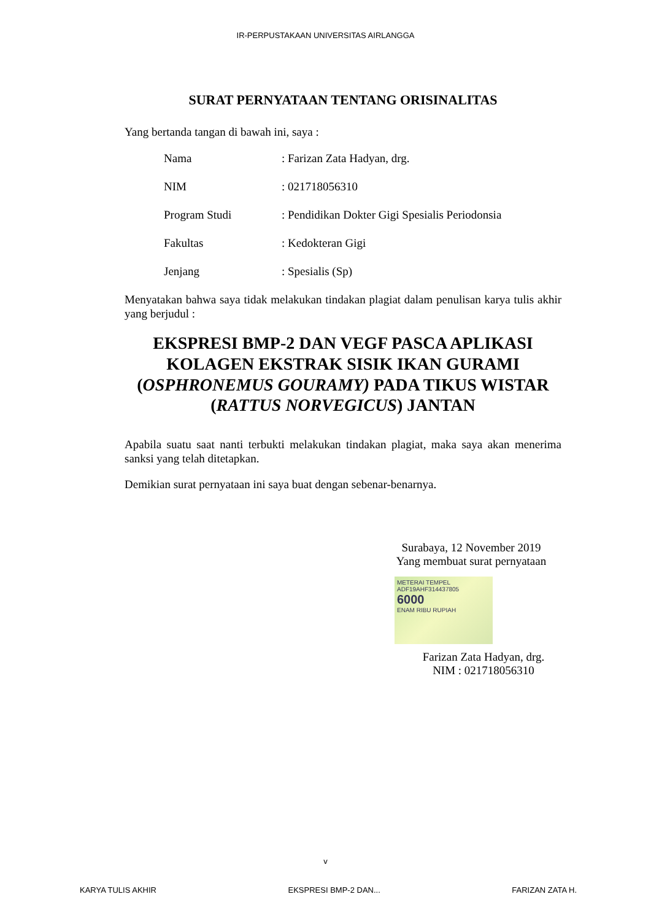IR-PERPUSTAKAAN UNIVERSITAS AIRLANGGA
SURAT PERNYATAAN TENTANG ORISINALITAS
Yang bertanda tangan di bawah ini, saya :
| Nama | : Farizan Zata Hadyan, drg. |
| NIM | : 021718056310 |
| Program Studi | : Pendidikan Dokter Gigi Spesialis Periodonsia |
| Fakultas | : Kedokteran Gigi |
| Jenjang | : Spesialis (Sp) |
Menyatakan bahwa saya tidak melakukan tindakan plagiat dalam penulisan karya tulis akhir yang berjudul :
EKSPRESI BMP-2 DAN VEGF PASCA APLIKASI KOLAGEN EKSTRAK SISIK IKAN GURAMI (OSPHRONEMUS GOURAMY) PADA TIKUS WISTAR (RATTUS NORVEGICUS) JANTAN
Apabila suatu saat nanti terbukti melakukan tindakan plagiat, maka saya akan menerima sanksi yang telah ditetapkan.
Demikian surat pernyataan ini saya buat dengan sebenar-benarnya.
Surabaya, 12 November 2019
Yang membuat surat pernyataan
METERAI TEMPEL
ADF19AHF314437805
6000
ENAM RIBU RUPIAH
Farizan Zata Hadyan, drg.
NIM : 021718056310
v
KARYA TULIS AKHIR EKSPRESI BMP-2 DAN... FARIZAN ZATA H.